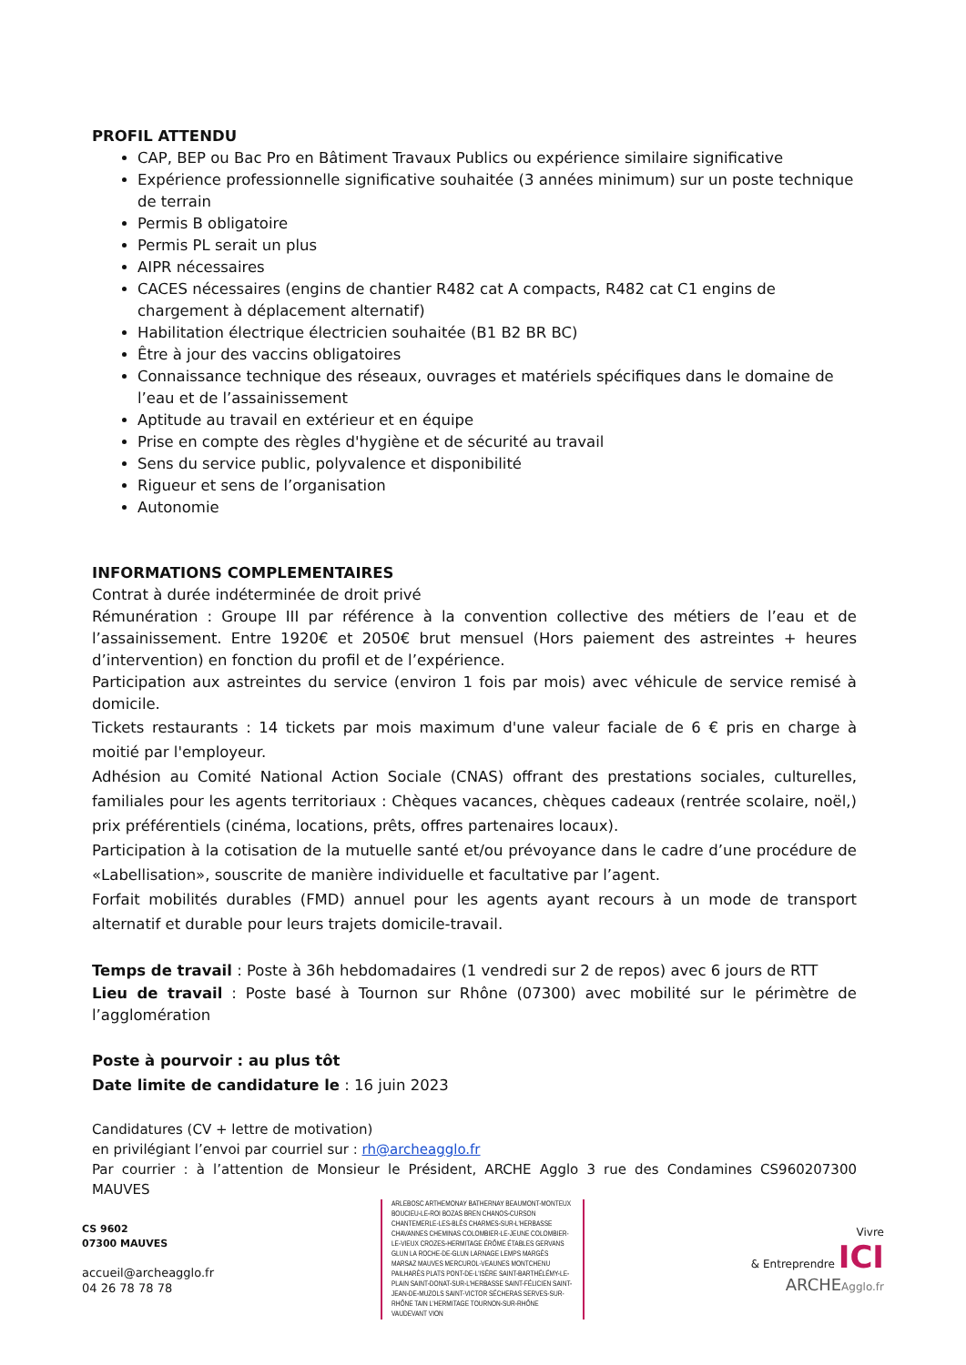PROFIL ATTENDU
CAP, BEP ou Bac Pro en Bâtiment Travaux Publics ou expérience similaire significative
Expérience professionnelle significative souhaitée (3 années minimum) sur un poste technique de terrain
Permis B obligatoire
Permis PL serait un plus
AIPR nécessaires
CACES nécessaires (engins de chantier R482 cat A compacts, R482 cat C1 engins de chargement à déplacement alternatif)
Habilitation électrique électricien souhaitée (B1 B2 BR BC)
Être à jour des vaccins obligatoires
Connaissance technique des réseaux, ouvrages et matériels spécifiques dans le domaine de l’eau et de l’assainissement
Aptitude au travail en extérieur et en équipe
Prise en compte des règles d'hygiène et de sécurité au travail
Sens du service public, polyvalence et disponibilité
Rigueur et sens de l’organisation
Autonomie
INFORMATIONS COMPLEMENTAIRES
Contrat à durée indéterminée de droit privé
Rémunération : Groupe III par référence à la convention collective des métiers de l’eau et de l’assainissement. Entre 1920€ et 2050€ brut mensuel (Hors paiement des astreintes + heures d’intervention) en fonction du profil et de l’expérience.
Participation aux astreintes du service (environ 1 fois par mois) avec véhicule de service remisé à domicile.
Tickets restaurants : 14 tickets par mois maximum d'une valeur faciale de 6 € pris en charge à moitié par l'employeur.
Adhésion au Comité National Action Sociale (CNAS) offrant des prestations sociales, culturelles, familiales pour les agents territoriaux : Chèques vacances, chèques cadeaux (rentrée scolaire, noël,) prix préférentiels (cinéma, locations, prêts, offres partenaires locaux).
Participation à la cotisation de la mutuelle santé et/ou prévoyance dans le cadre d’une procédure de «Labellisation», souscrite de manière individuelle et facultative par l’agent.
Forfait mobilités durables (FMD) annuel pour les agents ayant recours à un mode de transport alternatif et durable pour leurs trajets domicile-travail.
Temps de travail : Poste à 36h hebdomadaires (1 vendredi sur 2 de repos) avec 6 jours de RTT
Lieu de travail : Poste basé à Tournon sur Rhône (07300) avec mobilité sur le périmètre de l’agglomération
Poste à pourvoir : au plus tôt
Date limite de candidature le : 16 juin 2023
Candidatures (CV + lettre de motivation)
en privilégiant l’envoi par courriel sur : rh@archeagglo.fr
Par courrier : à l’attention de Monsieur le Président, ARCHE Agglo 3 rue des Condamines CS960207300 MAUVES
CS 9602
07300 MAUVES
accueil@archeagglo.fr
04 26 78 78 78
ARLEBOSC ARTHEMONAY BATHERNAY BEAUMONT-MONTEUX BOUCIEU-LE-ROI BOZAS BREN CHANOS-CURSON CHANTEMERLE-LES-BLÈS CHARMES-SUR-L'HERBASSE CHAVANNES CHEMINAS COLOMBIER-LE-JEUNE COLOMBIER-LE-VIEUX CROZES-HERMITAGE ÉRÔME ÉTABLES GERVANS GLUN LA ROCHE-DE-GLUN LARNAGE LEMPS MARGÈS MARSAZ MAUVES MERCUROL-VEAUNES MONTCHENU PAILHARÈS PLATS PONT-DE-L'ISÈRE SAINT-BARTHÉLÉMY-LE-PLAIN SAINT-DONAT-SUR-L'HERBASSE SAINT-FÉLICIEN SAINT-JEAN-DE-MUZOLS SAINT-VICTOR SÉCHERAS SERVES-SUR-RHÔNE TAIN L'HERMITAGE TOURNON-SUR-RHÔNE VAUDEVANT VION
Vivre
& Entreprendre ICI
ARCHE Agglo.fr